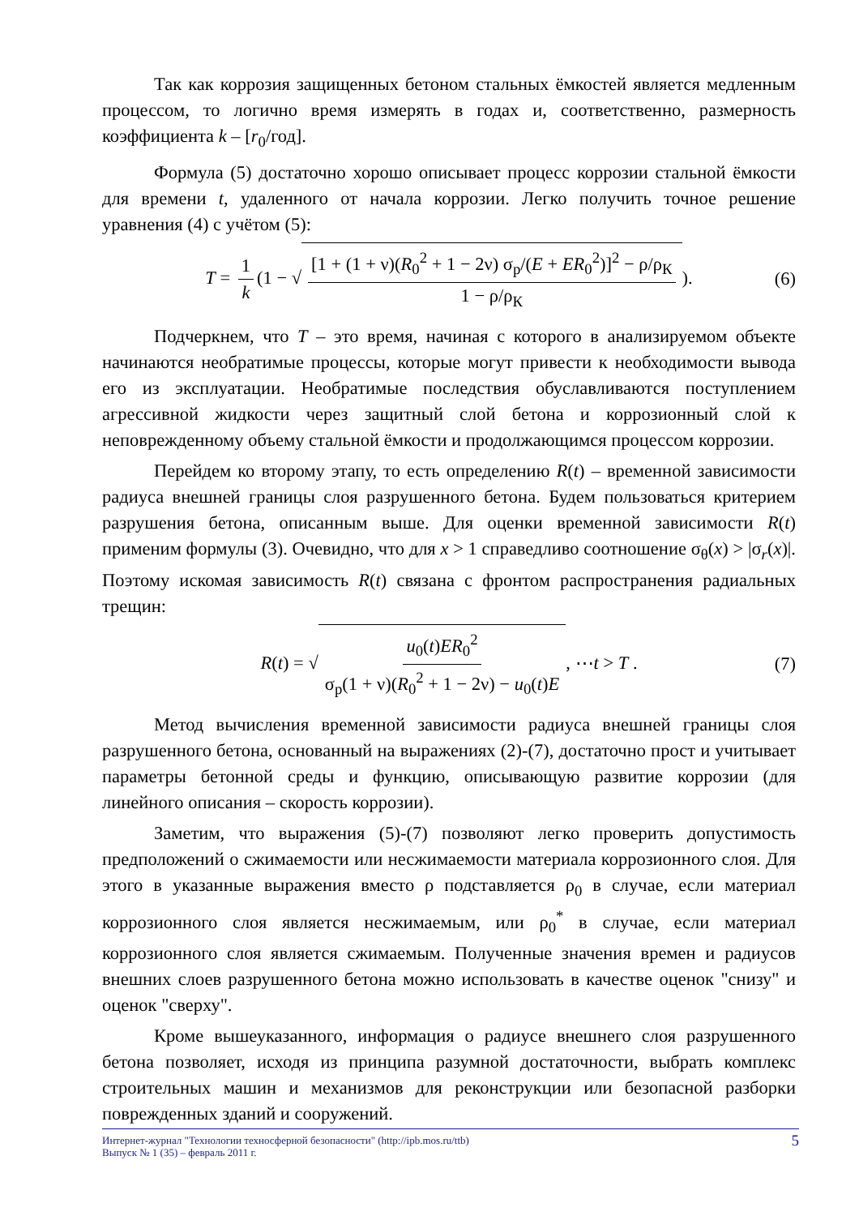Так как коррозия защищенных бетоном стальных ёмкостей является медленным процессом, то логично время измерять в годах и, соответственно, размерность коэффициента k – [r<sub>0</sub>/год].
Формула (5) достаточно хорошо описывает процесс коррозии стальной ёмкости для времени t, удаленного от начала коррозии. Легко получить точное решение уравнения (4) с учётом (5):
T = 1 k (1 − √ [1 + (1 + ν)(R<sub>0</sub><sup>2</sup> + 1 − 2ν) σ<sub>р</sub>/(E + ER<sub>0</sub><sup>2</sup>)]<sup>2</sup> − ρ/ρ<sub>К</sub> 1 − ρ/ρ<sub>К</sub>). (6)
Подчеркнем, что T – это время, начиная с которого в анализируемом объекте начинаются необратимые процессы, которые могут привести к необходимости вывода его из эксплуатации. Необратимые последствия обуславливаются поступлением агрессивной жидкости через защитный слой бетона и коррозионный слой к неповрежденному объему стальной ёмкости и продолжающимся процессом коррозии.
Перейдем ко второму этапу, то есть определению R(t) – временной зависимости радиуса внешней границы слоя разрушенного бетона. Будем пользоваться критерием разрушения бетона, описанным выше. Для оценки временной зависимости R(t) применим формулы (3). Очевидно, что для x > 1 справедливо соотношение σ<sub>θ</sub>(x) > |σ<sub>r</sub>(x)|. Поэтому искомая зависимость R(t) связана с фронтом распространения радиальных трещин:
R(t) = √ u<sub>0</sub>(t)ER<sub>0</sub><sup>2</sup> σ<sub>р</sub>(1 + ν)(R<sub>0</sub><sup>2</sup> + 1 − 2ν) − u<sub>0</sub>(t)E, ⋯t > T . (7)
Метод вычисления временной зависимости радиуса внешней границы слоя разрушенного бетона, основанный на выражениях (2)-(7), достаточно прост и учитывает параметры бетонной среды и функцию, описывающую развитие коррозии (для линейного описания – скорость коррозии).
Заметим, что выражения (5)-(7) позволяют легко проверить допустимость предположений о сжимаемости или несжимаемости материала коррозионного слоя. Для этого в указанные выражения вместо ρ подставляется ρ<sub>0</sub> в случае, если материал коррозионного слоя является несжимаемым, или ρ<sub>0</sub><sup>*</sup> в случае, если материал коррозионного слоя является сжимаемым. Полученные значения времен и радиусов внешних слоев разрушенного бетона можно использовать в качестве оценок "снизу" и оценок "сверху".
Кроме вышеуказанного, информация о радиусе внешнего слоя разрушенного бетона позволяет, исходя из принципа разумной достаточности, выбрать комплекс строительных машин и механизмов для реконструкции или безопасной разборки поврежденных зданий и сооружений.
Интернет-журнал "Технологии техносферной безопасности" (http://ipb.mos.ru/ttb)
Выпуск № 1 (35) – февраль 2011 г.
5